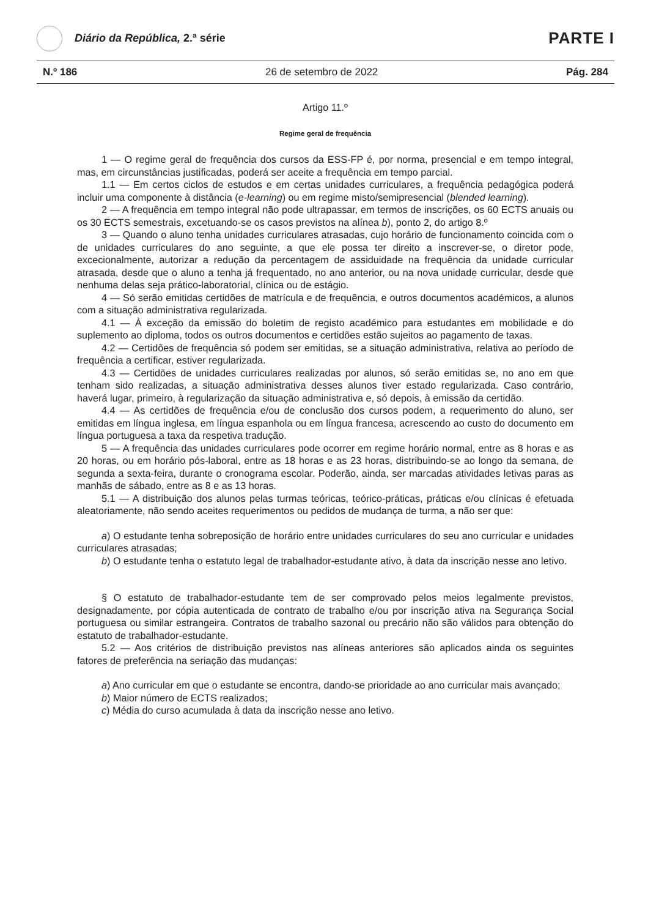Diário da República, 2.ª série
PARTE I
N.º 186 26 de setembro de 2022 Pág. 284
Artigo 11.º
Regime geral de frequência
1 — O regime geral de frequência dos cursos da ESS-FP é, por norma, presencial e em tempo integral, mas, em circunstâncias justificadas, poderá ser aceite a frequência em tempo parcial.
1.1 — Em certos ciclos de estudos e em certas unidades curriculares, a frequência pedagógica poderá incluir uma componente à distância (e-learning) ou em regime misto/semipresencial (blended learning).
2 — A frequência em tempo integral não pode ultrapassar, em termos de inscrições, os 60 ECTS anuais ou os 30 ECTS semestrais, excetuando-se os casos previstos na alínea b), ponto 2, do artigo 8.º
3 — Quando o aluno tenha unidades curriculares atrasadas, cujo horário de funcionamento coincida com o de unidades curriculares do ano seguinte, a que ele possa ter direito a inscrever-se, o diretor pode, excecionalmente, autorizar a redução da percentagem de assiduidade na frequência da unidade curricular atrasada, desde que o aluno a tenha já frequentado, no ano anterior, ou na nova unidade curricular, desde que nenhuma delas seja prático-laboratorial, clínica ou de estágio.
4 — Só serão emitidas certidões de matrícula e de frequência, e outros documentos académicos, a alunos com a situação administrativa regularizada.
4.1 — À exceção da emissão do boletim de registo académico para estudantes em mobilidade e do suplemento ao diploma, todos os outros documentos e certidões estão sujeitos ao pagamento de taxas.
4.2 — Certidões de frequência só podem ser emitidas, se a situação administrativa, relativa ao período de frequência a certificar, estiver regularizada.
4.3 — Certidões de unidades curriculares realizadas por alunos, só serão emitidas se, no ano em que tenham sido realizadas, a situação administrativa desses alunos tiver estado regularizada. Caso contrário, haverá lugar, primeiro, à regularização da situação administrativa e, só depois, à emissão da certidão.
4.4 — As certidões de frequência e/ou de conclusão dos cursos podem, a requerimento do aluno, ser emitidas em língua inglesa, em língua espanhola ou em língua francesa, acrescendo ao custo do documento em língua portuguesa a taxa da respetiva tradução.
5 — A frequência das unidades curriculares pode ocorrer em regime horário normal, entre as 8 horas e as 20 horas, ou em horário pós-laboral, entre as 18 horas e as 23 horas, distribuindo-se ao longo da semana, de segunda a sexta-feira, durante o cronograma escolar. Poderão, ainda, ser marcadas atividades letivas paras as manhãs de sábado, entre as 8 e as 13 horas.
5.1 — A distribuição dos alunos pelas turmas teóricas, teórico-práticas, práticas e/ou clínicas é efetuada aleatoriamente, não sendo aceites requerimentos ou pedidos de mudança de turma, a não ser que:
a) O estudante tenha sobreposição de horário entre unidades curriculares do seu ano curricular e unidades curriculares atrasadas;
b) O estudante tenha o estatuto legal de trabalhador-estudante ativo, à data da inscrição nesse ano letivo.
§ O estatuto de trabalhador-estudante tem de ser comprovado pelos meios legalmente previstos, designadamente, por cópia autenticada de contrato de trabalho e/ou por inscrição ativa na Segurança Social portuguesa ou similar estrangeira. Contratos de trabalho sazonal ou precário não são válidos para obtenção do estatuto de trabalhador-estudante.
5.2 — Aos critérios de distribuição previstos nas alíneas anteriores são aplicados ainda os seguintes fatores de preferência na seriação das mudanças:
a) Ano curricular em que o estudante se encontra, dando-se prioridade ao ano curricular mais avançado;
b) Maior número de ECTS realizados;
c) Média do curso acumulada à data da inscrição nesse ano letivo.